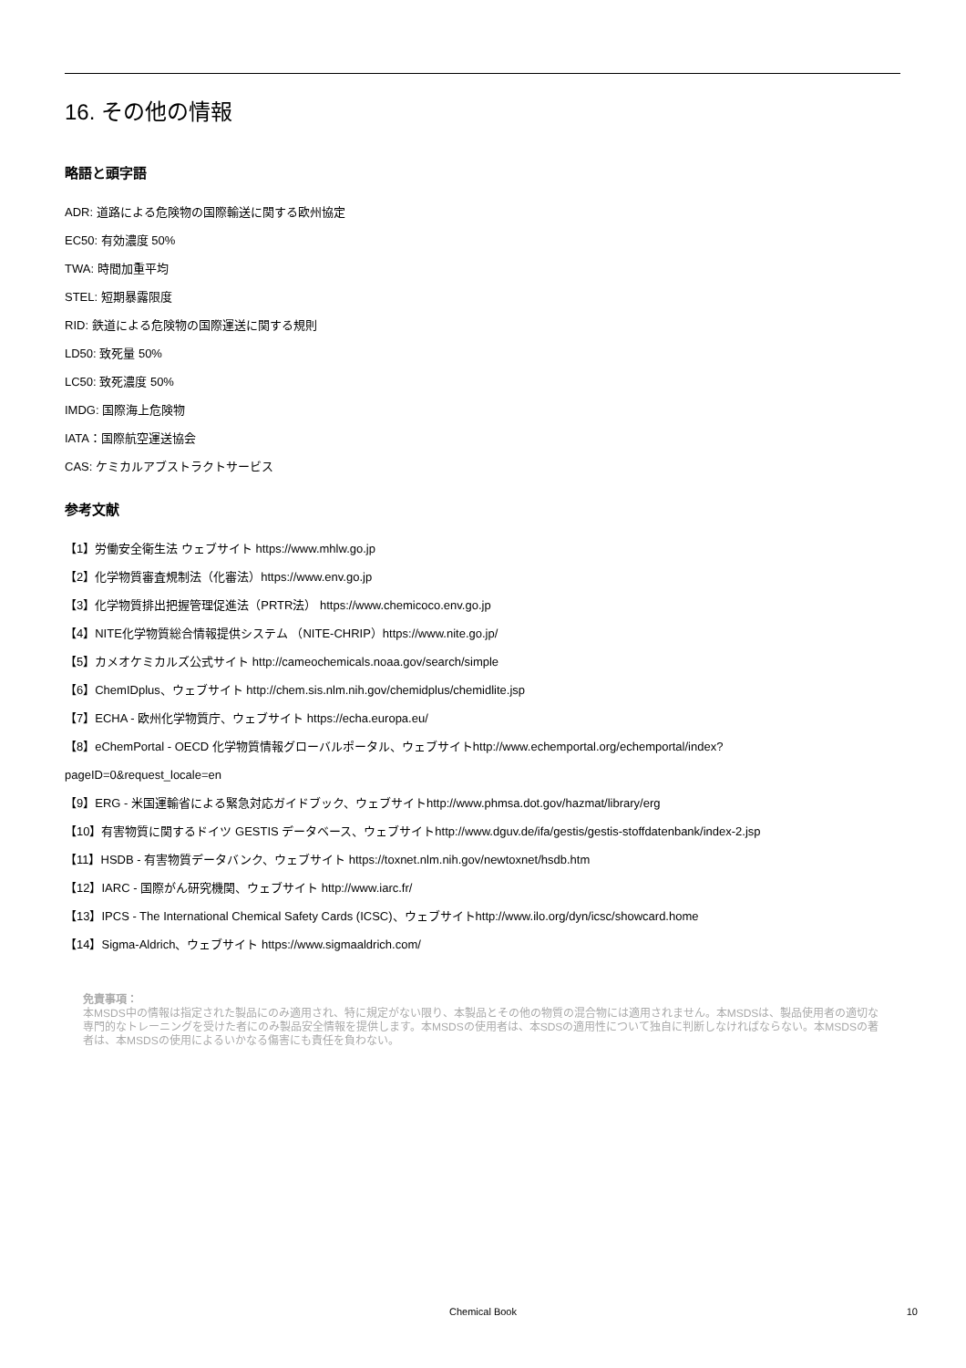16. その他の情報
略語と頭字語
ADR: 道路による危険物の国際輸送に関する欧州協定
EC50: 有効濃度 50%
TWA: 時間加重平均
STEL: 短期暴露限度
RID: 鉄道による危険物の国際運送に関する規則
LD50: 致死量 50%
LC50: 致死濃度 50%
IMDG: 国際海上危険物
IATA：国際航空運送協会
CAS: ケミカルアブストラクトサービス
参考文献
【1】労働安全衛生法 ウェブサイト https://www.mhlw.go.jp
【2】化学物質審査規制法（化審法）https://www.env.go.jp
【3】化学物質排出把握管理促進法（PRTR法） https://www.chemicoco.env.go.jp
【4】NITE化学物質総合情報提供システム （NITE-CHRIP）https://www.nite.go.jp/
【5】カメオケミカルズ公式サイト http://cameochemicals.noaa.gov/search/simple
【6】ChemIDplus、ウェブサイト http://chem.sis.nlm.nih.gov/chemidplus/chemidlite.jsp
【7】ECHA - 欧州化学物質庁、ウェブサイト https://echa.europa.eu/
【8】eChemPortal - OECD 化学物質情報グローバルポータル、ウェブサイトhttp://www.echemportal.org/echemportal/index?
pageID=0&request_locale=en
【9】ERG - 米国運輸省による緊急対応ガイドブック、ウェブサイトhttp://www.phmsa.dot.gov/hazmat/library/erg
【10】有害物質に関するドイツ GESTIS データベース、ウェブサイトhttp://www.dguv.de/ifa/gestis/gestis-stoffdatenbank/index-2.jsp
【11】HSDB - 有害物質データバンク、ウェブサイト https://toxnet.nlm.nih.gov/newtoxnet/hsdb.htm
【12】IARC - 国際がん研究機関、ウェブサイト http://www.iarc.fr/
【13】IPCS - The International Chemical Safety Cards (ICSC)、ウェブサイトhttp://www.ilo.org/dyn/icsc/showcard.home
【14】Sigma-Aldrich、ウェブサイト https://www.sigmaaldrich.com/
免責事項：
本MSDS中の情報は指定された製品にのみ適用され、特に規定がない限り、本製品とその他の物質の混合物には適用されません。本MSDSは、製品使用者の適切な専門的なトレーニングを受けた者にのみ製品安全情報を提供します。本MSDSの使用者は、本SDSの適用性について独自に判断しなければならない。本MSDSの著者は、本MSDSの使用によるいかなる傷害にも責任を負わない。
Chemical Book
10